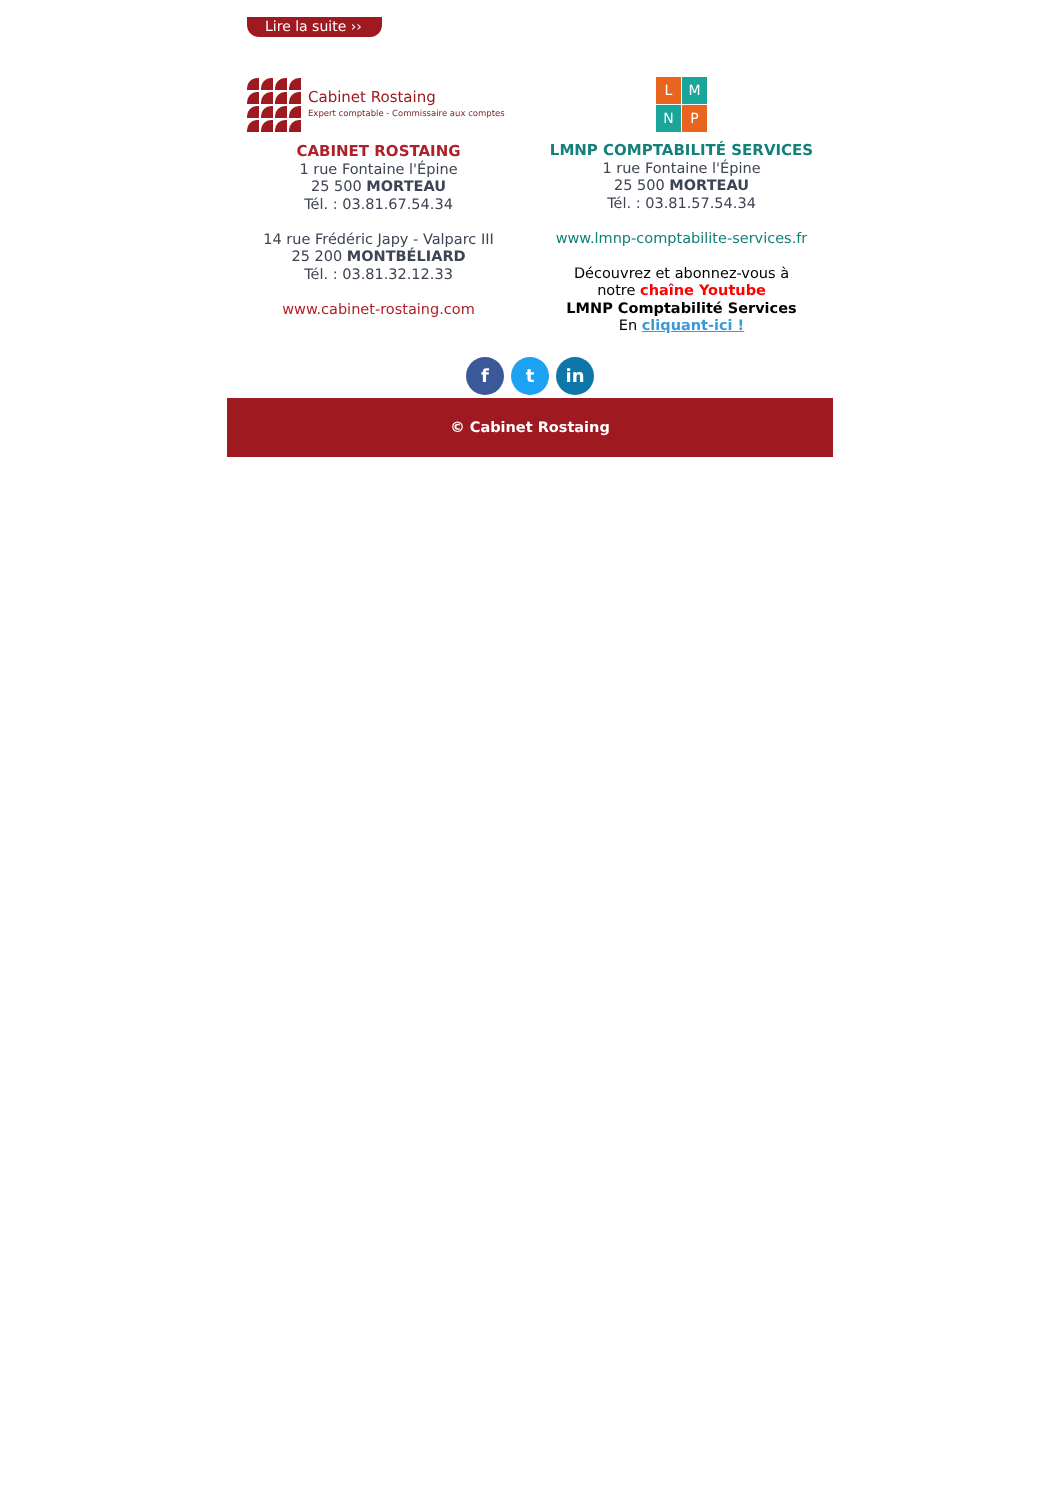Lire la suite ››
Cabinet Rostaing
Expert comptable - Commissaire aux comptes
CABINET ROSTAING
1 rue Fontaine l'Épine
25 500 MORTEAU
Tél. : 03.81.67.54.34
14 rue Frédéric Japy - Valparc III
25 200 MONTBÉLIARD
Tél. : 03.81.32.12.33
www.cabinet-rostaing.com
L M N P
LMNP COMPTABILITÉ SERVICES
1 rue Fontaine l'Épine
25 500 MORTEAU
Tél. : 03.81.57.54.34
www.lmnp-comptabilite-services.fr
Découvrez et abonnez-vous à
notre chaîne Youtube
LMNP Comptabilité Services
En cliquant-ici !
f t in
© Cabinet Rostaing